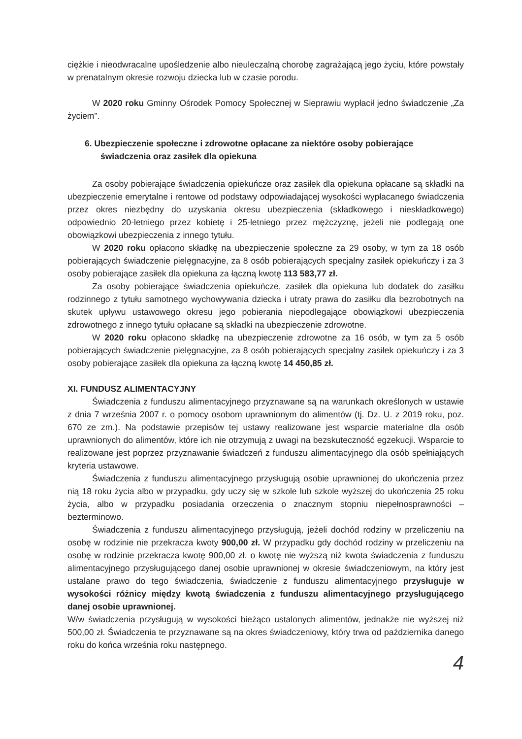ciężkie i nieodwracalne upośledzenie albo nieuleczalną chorobę zagrażającą jego życiu, które powstały w prenatalnym okresie rozwoju dziecka lub w czasie porodu.
W 2020 roku Gminny Ośrodek Pomocy Społecznej w Sieprawiu wypłacił jedno świadczenie „Za życiem”.
6. Ubezpieczenie społeczne i zdrowotne opłacane za niektóre osoby pobierające świadczenia oraz zasiłek dla opiekuna
Za osoby pobierające świadczenia opiekuńcze oraz zasiłek dla opiekuna opłacane są składki na ubezpieczenie emerytalne i rentowe od podstawy odpowiadającej wysokości wypłacanego świadczenia przez okres niezbędny do uzyskania okresu ubezpieczenia (składkowego i nieskładkowego) odpowiednio 20-letniego przez kobietę i 25-letniego przez mężczyznę, jeżeli nie podlegają one obowiązkowi ubezpieczenia z innego tytułu.
W 2020 roku opłacono składkę na ubezpieczenie społeczne za 29 osoby, w tym za 18 osób pobierających świadczenie pielęgnacyjne, za 8 osób pobierających specjalny zasiłek opiekuńczy i za 3 osoby pobierające zasiłek dla opiekuna za łączną kwotę 113 583,77 zł.
Za osoby pobierające świadczenia opiekuńcze, zasiłek dla opiekuna lub dodatek do zasiłku rodzinnego z tytułu samotnego wychowywania dziecka i utraty prawa do zasiłku dla bezrobotnych na skutek upływu ustawowego okresu jego pobierania niepodlegające obowiązkowi ubezpieczenia zdrowotnego z innego tytułu opłacane są składki na ubezpieczenie zdrowotne.
W 2020 roku opłacono składkę na ubezpieczenie zdrowotne za 16 osób, w tym za 5 osób pobierających świadczenie pielęgnacyjne, za 8 osób pobierających specjalny zasiłek opiekuńczy i za 3 osoby pobierające zasiłek dla opiekuna za łączną kwotę 14 450,85 zł.
XI. FUNDUSZ ALIMENTACYJNY
Świadczenia z funduszu alimentacyjnego przyznawane są na warunkach określonych w ustawie z dnia 7 września 2007 r. o pomocy osobom uprawnionym do alimentów (tj. Dz. U. z 2019 roku, poz. 670 ze zm.). Na podstawie przepisów tej ustawy realizowane jest wsparcie materialne dla osób uprawnionych do alimentów, które ich nie otrzymują z uwagi na bezskuteczność egzekucji. Wsparcie to realizowane jest poprzez przyznawanie świadczeń z funduszu alimentacyjnego dla osób spełniających kryteria ustawowe.
Świadczenia z funduszu alimentacyjnego przysługują osobie uprawnionej do ukończenia przez nią 18 roku życia albo w przypadku, gdy uczy się w szkole lub szkole wyższej do ukończenia 25 roku życia, albo w przypadku posiadania orzeczenia o znacznym stopniu niepełnosprawności – bezterminowo.
Świadczenia z funduszu alimentacyjnego przysługują, jeżeli dochód rodziny w przeliczeniu na osobę w rodzinie nie przekracza kwoty 900,00 zł. W przypadku gdy dochód rodziny w przeliczeniu na osobę w rodzinie przekracza kwotę 900,00 zł. o kwotę nie wyższą niż kwota świadczenia z funduszu alimentacyjnego przysługującego danej osobie uprawnionej w okresie świadczeniowym, na który jest ustalane prawo do tego świadczenia, świadczenie z funduszu alimentacyjnego przysługuje w wysokości różnicy między kwotą świadczenia z funduszu alimentacyjnego przysługującego danej osobie uprawnionej.
W/w świadczenia przysługują w wysokości bieżąco ustalonych alimentów, jednakże nie wyższej niż 500,00 zł. Świadczenia te przyznawane są na okres świadczeniowy, który trwa od października danego roku do końca września roku następnego.
4